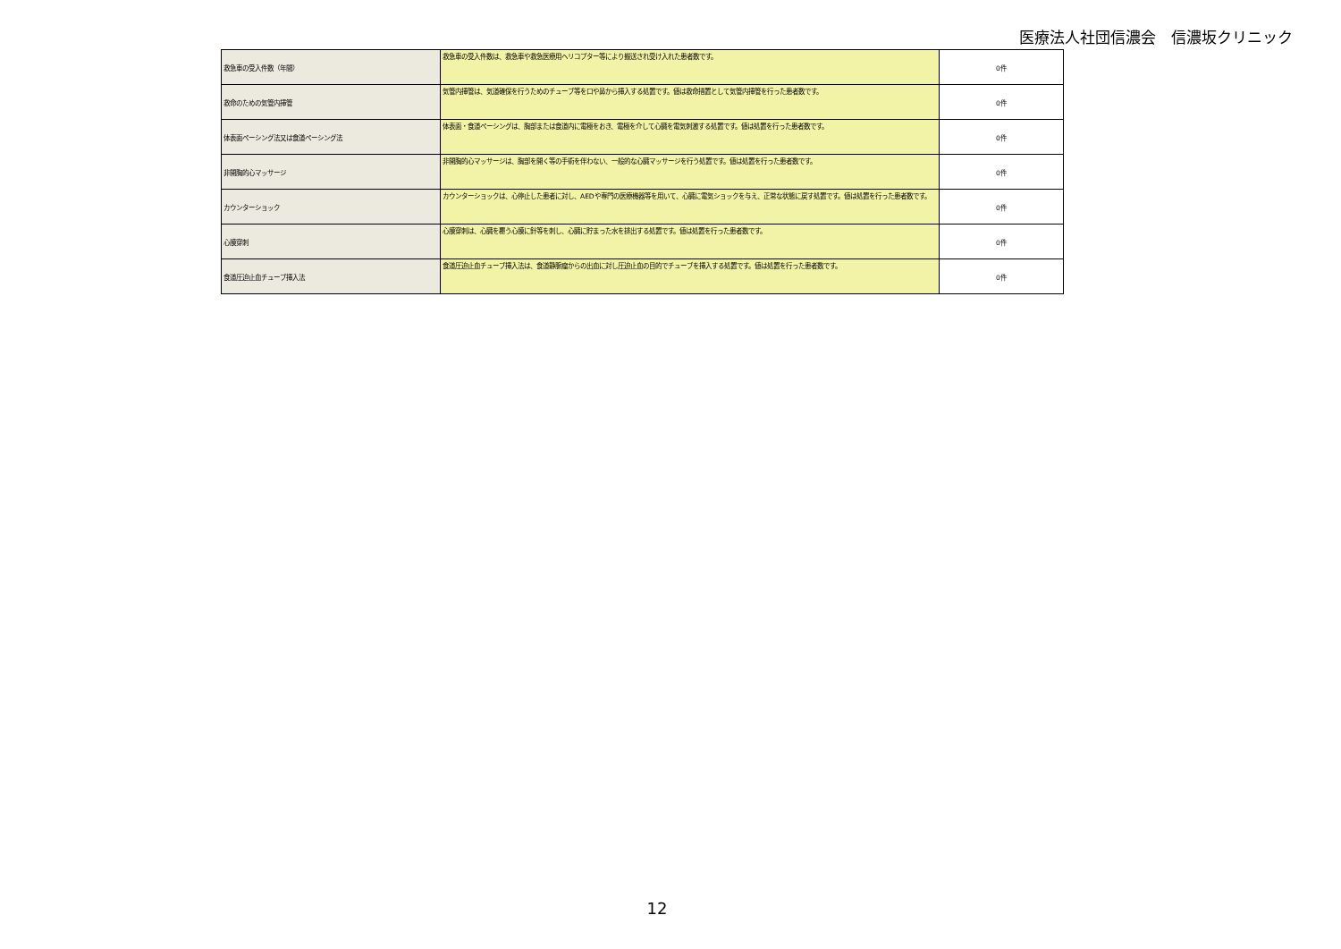医療法人社団信濃会　信濃坂クリニック
| 救急車の受入件数（年間） | 救急車の受入件数は、救急車や救急医療用ヘリコプター等により搬送され受け入れた患者数です。 | 0件 |
| 救命のための気管内挿管 | 気管内挿管は、気道確保を行うためのチューブ等を口や鼻から挿入する処置です。値は救命措置として気管内挿管を行った患者数です。 | 0件 |
| 体表面ペーシング法又は食道ペーシング法 | 体表面・食道ペーシングは、胸部または食道内に電極をおき、電極を介して心臓を電気刺激する処置です。値は処置を行った患者数です。 | 0件 |
| 非開胸的心マッサージ | 非開胸的心マッサージは、胸部を開く等の手術を伴わない、一般的な心臓マッサージを行う処置です。値は処置を行った患者数です。 | 0件 |
| カウンターショック | カウンターショックは、心停止した患者に対し、AEDや専門の医療機器等を用いて、心臓に電気ショックを与え、正常な状態に戻す処置です。値は処置を行った患者数です。 | 0件 |
| 心膜穿刺 | 心膜穿刺は、心臓を覆う心膜に針等を刺し、心臓に貯まった水を排出する処置です。値は処置を行った患者数です。 | 0件 |
| 食道圧迫止血チューブ挿入法 | 食道圧迫止血チューブ挿入法は、食道静脈瘤からの出血に対し圧迫止血の目的でチューブを挿入する処置です。値は処置を行った患者数です。 | 0件 |
12